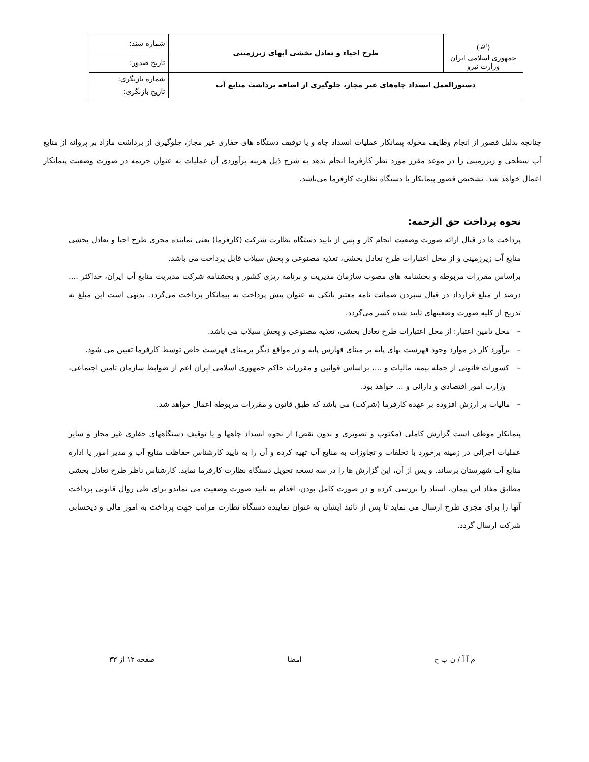| (ﷲ) جمهوری اسلامی ایران وزارت نیرو | طرح احیاء و تعادل بخشی آبهای زیرزمینی | شماره سند: |
| | | تاریخ صدور: |
| دستورالعمل انسداد چاه‌های غیر مجاز، جلوگیری از اضافه برداشت منابع آب | | شماره بازنگری: |
| | | تاریخ بازنگری: |
چنانچه بدلیل قصور از انجام وظایف محوله پیمانکار عملیات انسداد چاه و یا توقیف دستگاه های حفاری غیر مجاز، جلوگیری از برداشت مازاد بر پروانه از منابع آب سطحی و زیرزمینی را در موعد مقرر مورد نظر کارفرما انجام ندهد به شرح ذیل هزینه برآوردی آن عملیات به عنوان جریمه در صورت وضعیت پیمانکار اعمال خواهد شد. تشخیص قصور پیمانکار با دستگاه نظارت کارفرما می‌باشد.
نحوه پرداخت حق الزحمه:
پرداخت ها در قبال ارائه صورت وضعیت انجام کار و پس از تایید دستگاه نظارت شرکت (کارفرما) یعنی نماینده مجری طرح احیا و تعادل بخشی منابع آب زیرزمینی و از محل اعتبارات طرح تعادل بخشی، تغذیه مصنوعی و پخش سیلاب قابل پرداخت می باشد.
براساس مقررات مربوطه و بخشنامه های مصوب سازمان مدیریت و برنامه ریزی کشور و بخشنامه شرکت مدیریت منابع آب ایران، حداکثر .... درصد از مبلغ قرارداد در قبال سپردن ضمانت نامه معتبر بانکی به عنوان پیش پرداخت به پیمانکار پرداخت می‌گردد. بدیهی است این مبلغ به تدریج از کلیه صورت وضعیتهای تایید شده کسر می‌گردد.
– محل تامین اعتبار: از محل اعتبارات طرح تعادل بخشی، تغذیه مصنوعی و پخش سیلاب می باشد.
– برآورد کار در موارد وجود فهرست بهای پایه بر مبنای فهارس پایه و در مواقع دیگر برمبنای فهرست خاص توسط کارفرما تعیین می شود.
– کسورات قانونی از جمله بیمه، مالیات و ...، براساس قوانین و مقررات حاکم جمهوری اسلامی ایران اعم از ضوابط سازمان تامین اجتماعی، وزارت امور اقتصادی و دارائی و ... خواهد بود.
– مالیات بر ارزش افزوده بر عهده کارفرما (شرکت) می باشد که طبق قانون و مقررات مربوطه اعمال خواهد شد.
پیمانکار موظف است گزارش کاملی (مکتوب و تصویری و بدون نقص) از نحوه انسداد چاهها و یا توقیف دستگاههای حفاری غیر مجاز و سایر عملیات اجرائی در زمینه برخورد با تخلفات و تجاوزات به منابع آب تهیه کرده و آن را به تایید کارشناس حفاظت منابع آب و مدیر امور یا اداره منابع آب شهرستان برساند. و پس از آن، این گزارش ها را در سه نسخه تحویل دستگاه نظارت کارفرما نماید. کارشناس ناظر طرح تعادل بخشی مطابق مفاد این پیمان، اسناد را بررسی کرده و در صورت کامل بودن، اقدام به تایید صورت وضعیت می نمایدو برای طی روال قانونی پرداخت آنها را برای مجری طرح ارسال می نماید تا پس از تائید ایشان به عنوان نماینده دستگاه نظارت مراتب جهت پرداخت به امور مالی و ذیحسابی شرکت ارسال گردد.
م آ آ / ن ب ح امضا صفحه ۱۲ از ۳۳